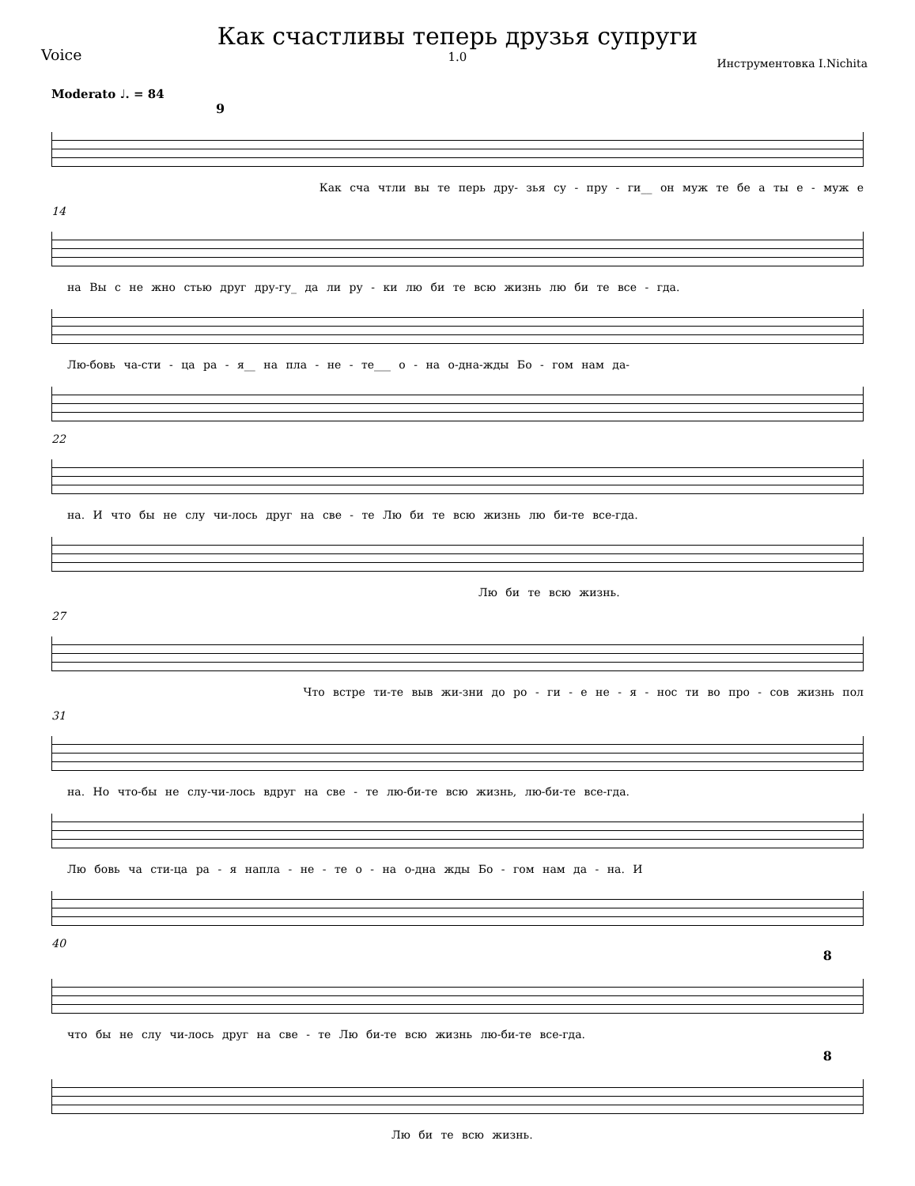Voice
Как счастливы теперь друзья супруги
1.0
Инструментовка I.Nichita
Moderato ♩. = 84
9
Как сча чтли вы те перь дру- зья су - пру - ги__ он муж те бе а ты е - муж е
14
на Вы с не жно стью друг дру-гу_ да ли ру - ки лю би те всю жизнь лю би те все - гда.
Лю-бовь ча-сти - ца ра - я__ на пла - не - те___ о - на о-дна-жды Бо - гом нам да-
22
на. И что бы не слу чи-лось друг на све - те Лю би те всю жизнь лю би-те все-гда.
Лю би те всю жизнь.
27
Что встре ти-те выв жи-зни до ро - ги - е не - я - нос ти во про - сов жизнь пол
31
на. Но что-бы не слу-чи-лось вдруг на све - те лю-би-те всю жизнь, лю-би-те все-гда.
Лю бовь ча сти-ца ра - я напла - не - те о - на о-дна жды Бо - гом нам да - на. И
40
8
что бы не слу чи-лось друг на све - те Лю би-те всю жизнь лю-би-те все-гда.
8
Лю би те всю жизнь.